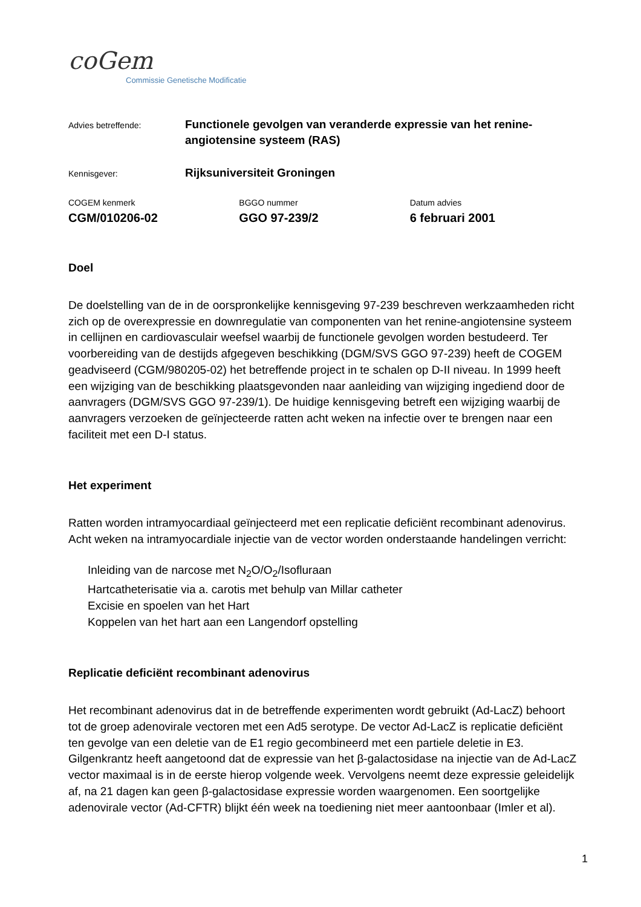coGem
Commissie Genetische Modificatie
Advies betreffende:
Functionele gevolgen van veranderde expressie van het renine-angiotensine systeem (RAS)
Kennisgever:
Rijksuniversiteit Groningen
COGEM kenmerk
CGM/010206-02
BGGO nummer
GGO 97-239/2
Datum advies
6 februari 2001
Doel
De doelstelling van de in de oorspronkelijke kennisgeving 97-239 beschreven werkzaamheden richt zich op de overexpressie en downregulatie van componenten van het renine-angiotensine systeem in cellijnen en cardiovasculair weefsel waarbij de functionele gevolgen worden bestudeerd. Ter voorbereiding van de destijds afgegeven beschikking (DGM/SVS GGO 97-239) heeft de COGEM geadviseerd (CGM/980205-02) het betreffende project in te schalen op D-II niveau. In 1999 heeft een wijziging van de beschikking plaatsgevonden naar aanleiding van wijziging ingediend door de aanvragers (DGM/SVS GGO 97-239/1). De huidige kennisgeving betreft een wijziging waarbij de aanvragers verzoeken de geïnjecteerde ratten acht weken na infectie over te brengen naar een faciliteit met een D-I status.
Het experiment
Ratten worden intramyocardiaal geïnjecteerd met een replicatie deficiënt recombinant adenovirus. Acht weken na intramyocardiale injectie van de vector worden onderstaande handelingen verricht:
Inleiding van de narcose met N<sub>2</sub>O/O<sub>2</sub>/Isofluraan
Hartcatheterisatie via a. carotis met behulp van Millar catheter
Excisie en spoelen van het Hart
Koppelen van het hart aan een Langendorf opstelling
Replicatie deficiënt recombinant adenovirus
Het recombinant adenovirus dat in de betreffende experimenten wordt gebruikt (Ad-LacZ) behoort tot de groep adenovirale vectoren met een Ad5 serotype. De vector Ad-LacZ is replicatie deficiënt ten gevolge van een deletie van de E1 regio gecombineerd met een partiele deletie in E3. Gilgenkrantz heeft aangetoond dat de expressie van het β-galactosidase na injectie van de Ad-LacZ vector maximaal is in de eerste hierop volgende week. Vervolgens neemt deze expressie geleidelijk af, na 21 dagen kan geen β-galactosidase expressie worden waargenomen. Een soortgelijke adenovirale vector (Ad-CFTR) blijkt één week na toediening niet meer aantoonbaar (Imler et al).
1